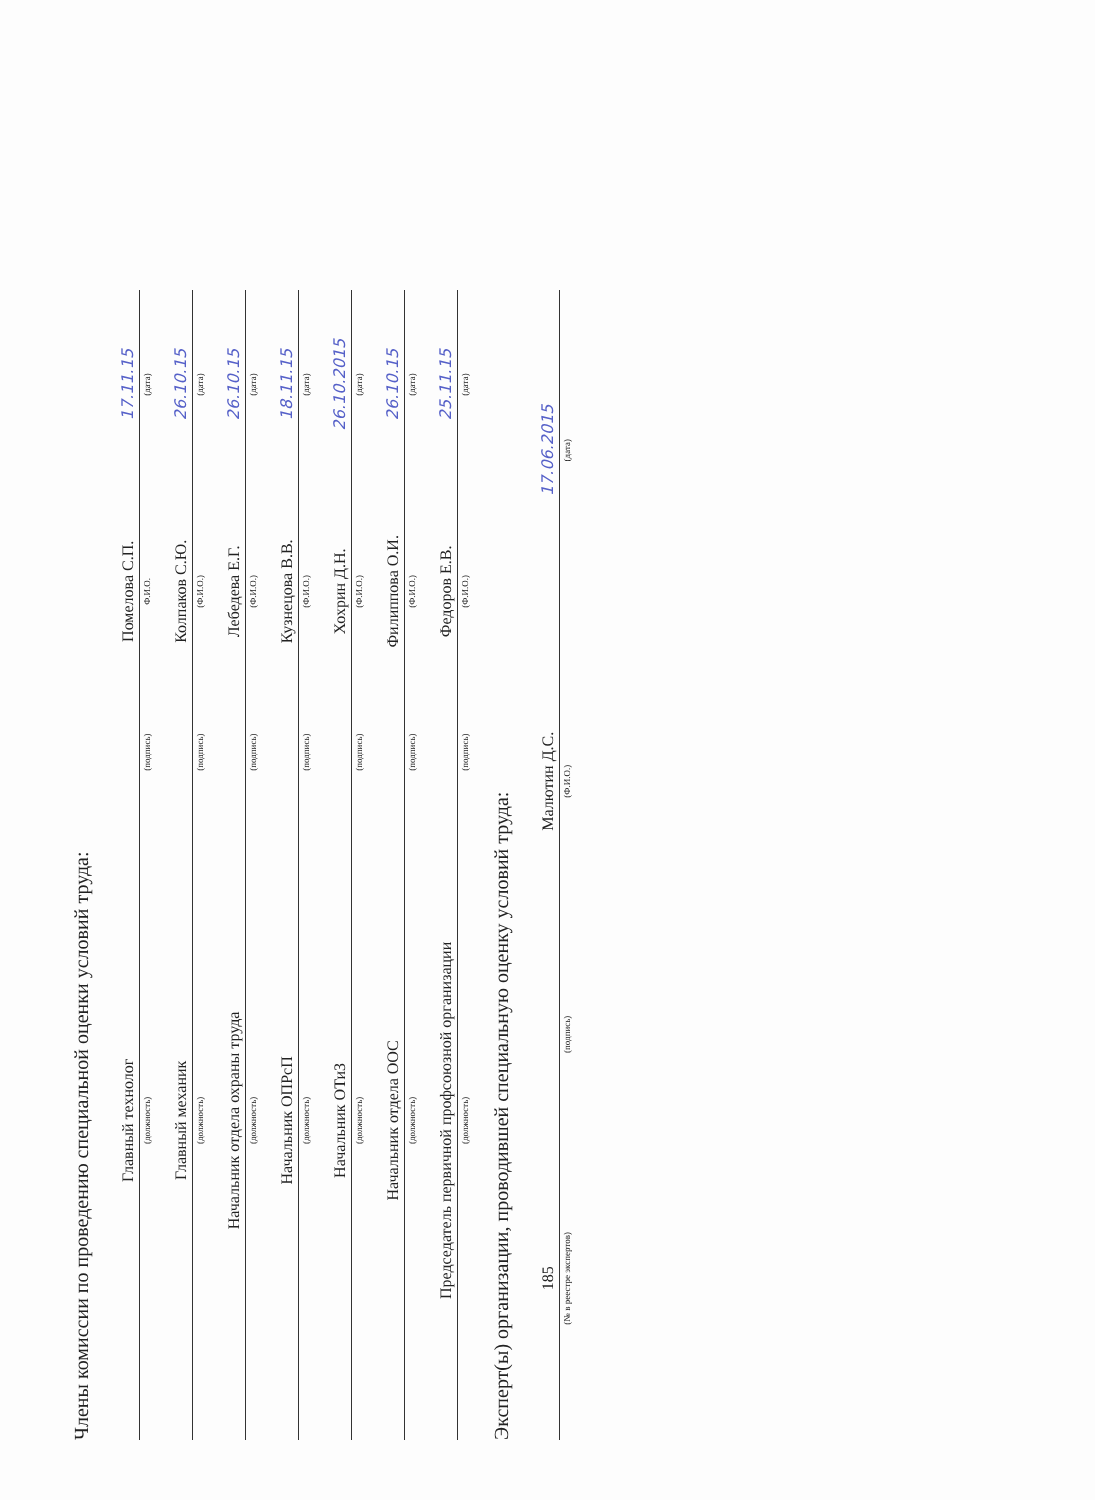Члены комиссии по проведению специальной оценки условий труда:
| Главный технолог | | Помелова С.П. | 17.11.15 |
| (должность) | (подпись) | Ф.И.О. | (дата) |
| Главный механик | | Колпаков С.Ю. | 26.10.15 |
| (должность) | (подпись) | (Ф.И.О.) | (дата) |
| Начальник отдела охраны труда | | Лебедева Е.Г. | 26.10.15 |
| (должность) | (подпись) | (Ф.И.О.) | (дата) |
| Начальник ОПРсП | | Кузнецова В.В. | 18.11.15 |
| (должность) | (подпись) | (Ф.И.О.) | (дата) |
| Начальник ОТиЗ | | Хохрин Д.Н. | 26.10.2015 |
| (должность) | (подпись) | (Ф.И.О.) | (дата) |
| Начальник отдела ООС | | Филиппова О.И. | 26.10.15 |
| (должность) | (подпись) | (Ф.И.О.) | (дата) |
| Председатель первичной профсоюзной организации | | Федоров Е.В. | 25.11.15 |
| (должность) | (подпись) | (Ф.И.О.) | (дата) |
Эксперт(ы) организации, проводившей специальную оценку условий труда:
| 185 | | Малютин Д.С. | 17.06.2015 |
| (№ в реестре экспертов) | (подпись) | (Ф.И.О.) | (дата) |